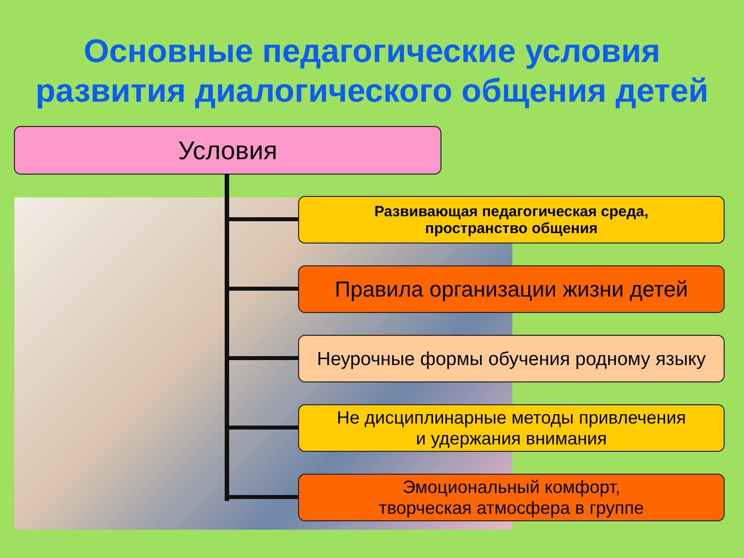Основные педагогические условия
развития диалогического общения детей
Условия
Развивающая педагогическая среда,
пространство общения
Правила организации жизни детей
Неурочные формы обучения родному языку
Не дисциплинарные методы привлечения
и удержания внимания
Эмоциональный комфорт,
творческая атмосфера в группе